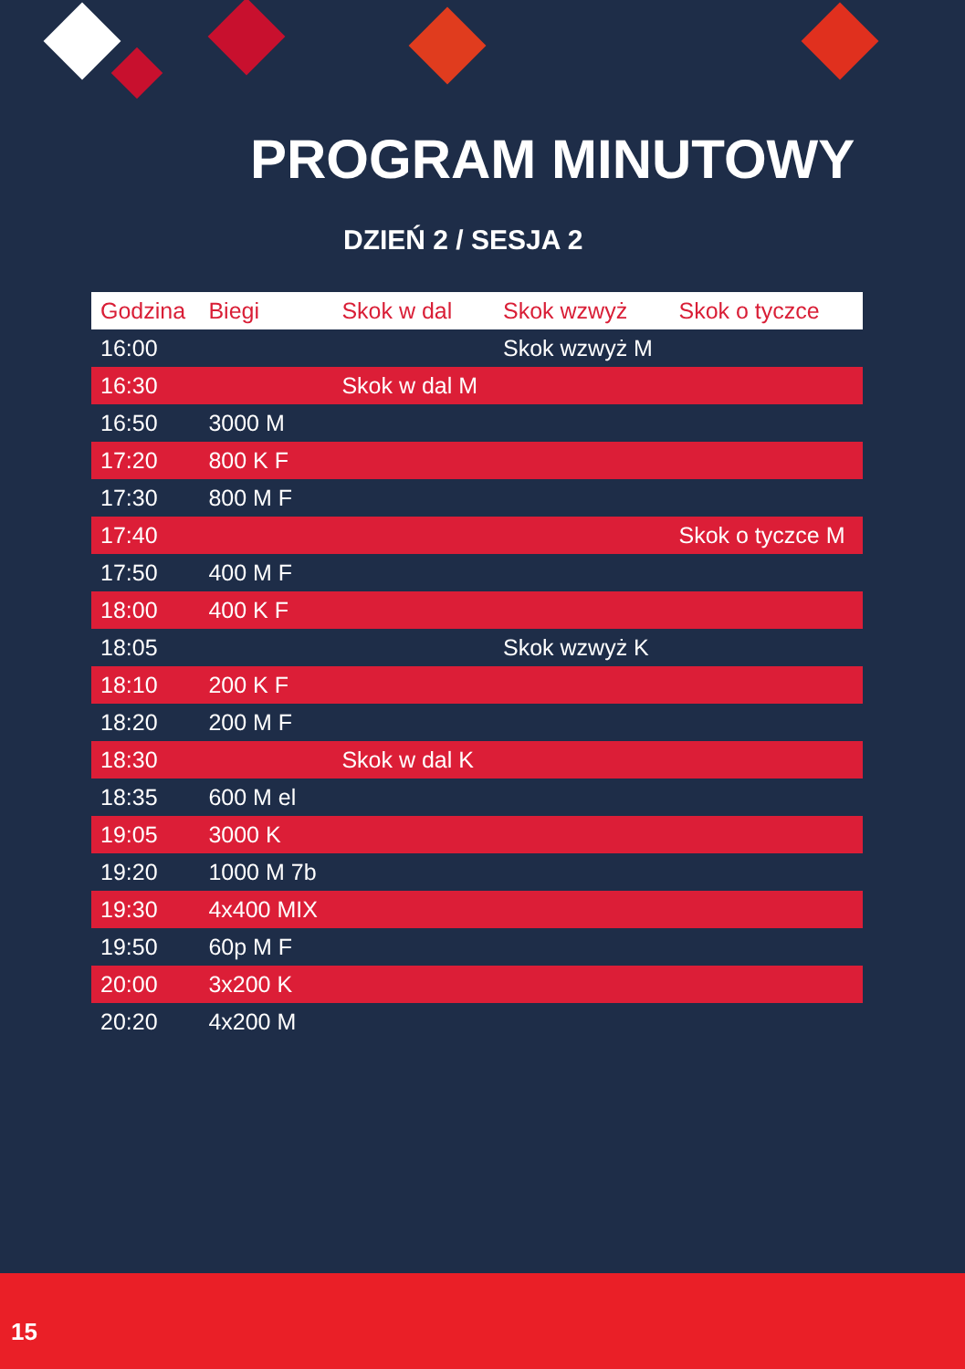PROGRAM MINUTOWY
DZIEŃ 2 / SESJA 2
| Godzina | Biegi | Skok w dal | Skok wzwyż | Skok o tyczce |
| --- | --- | --- | --- | --- |
| 16:00 | | | Skok wzwyż M | |
| 16:30 | | Skok w dal M | | |
| 16:50 | 3000 M | | | |
| 17:20 | 800 K F | | | |
| 17:30 | 800 M F | | | |
| 17:40 | | | | Skok o tyczce M |
| 17:50 | 400 M F | | | |
| 18:00 | 400 K F | | | |
| 18:05 | | | Skok wzwyż K | |
| 18:10 | 200 K F | | | |
| 18:20 | 200 M F | | | |
| 18:30 | | Skok w dal K | | |
| 18:35 | 600 M el | | | |
| 19:05 | 3000 K | | | |
| 19:20 | 1000 M 7b | | | |
| 19:30 | 4x400 MIX | | | |
| 19:50 | 60p M F | | | |
| 20:00 | 3x200 K | | | |
| 20:20 | 4x200 M | | | |
15